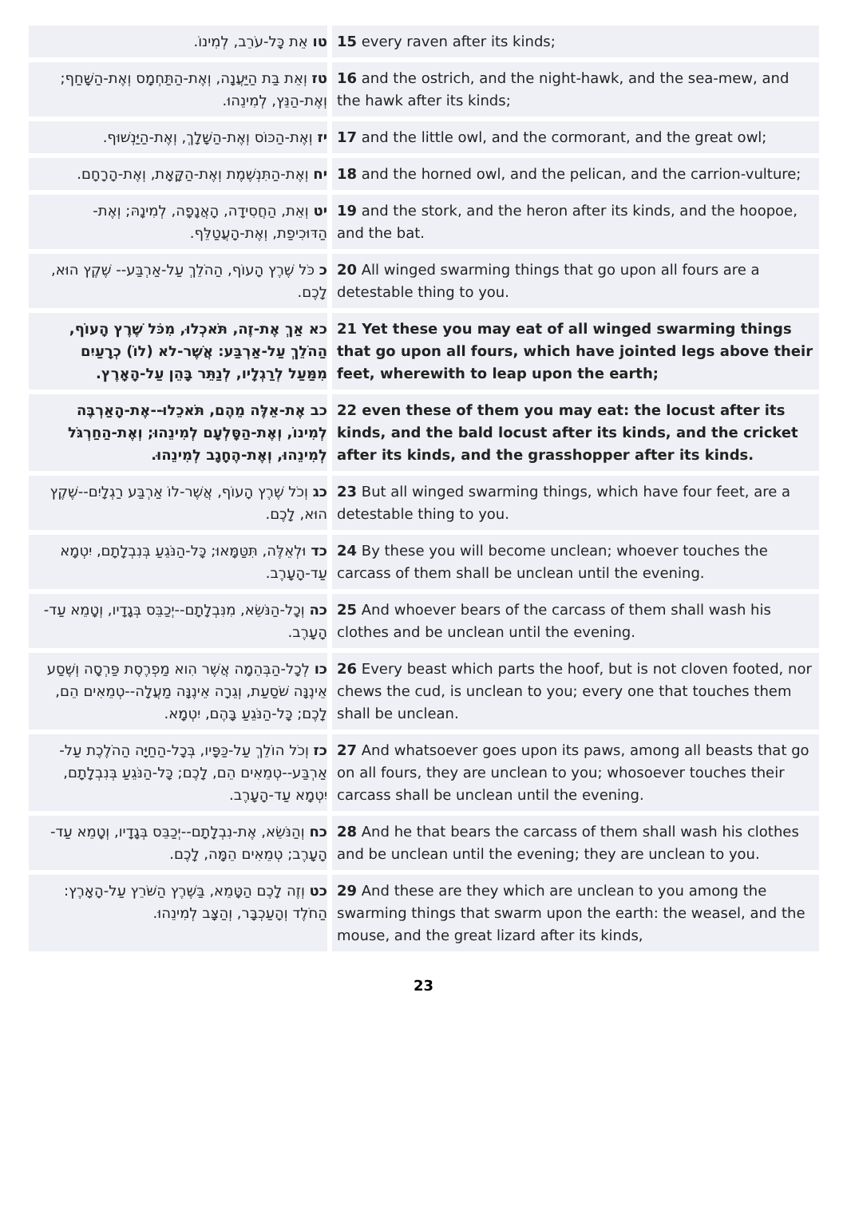| טו אֵת כָּל-עֹרֵב, לְמִינוֹ. | 15 every raven after its kinds; |
| טז וְאֵת בַּת הַיַּעֲנָה, וְאֶת-הַתַּחְמָס וְאֶת-הַשָּׁחַף; וְאֶת-הַנֵּץ, לְמִינֵהוּ. | 16 and the ostrich, and the night-hawk, and the sea-mew, and the hawk after its kinds; |
| יז וְאֶת-הַכּוֹס וְאֶת-הַשָּׁלָךְ, וְאֶת-הַיַּנְשׁוּף. | 17 and the little owl, and the cormorant, and the great owl; |
| יח וְאֶת-הַתִּנְשֶׁמֶת וְאֶת-הַקָּאָת, וְאֶת-הָרָחָם. | 18 and the horned owl, and the pelican, and the carrion-vulture; |
| יט וְאֵת, הַחֲסִידָה, הָאֲנָפָה, לְמִינָהּ; וְאֶת-הַדּוּכִיפַת, וְאֶת-הָעֲטַלֵּף. | 19 and the stork, and the heron after its kinds, and the hoopoe, and the bat. |
| כ כֹּל שֶׁרֶץ הָעוֹף, הַהֹלֵךְ עַל-אַרְבַּע-- שֶׁקֶץ הוּא, לָכֶם. | 20 All winged swarming things that go upon all fours are a detestable thing to you. |
| כא אַךְ אֶת-זֶה, תֹּאכְלוּ, מִכֹּל שֶׁרֶץ הָעוֹף, הַהֹלֵךְ עַל-אַרְבַּע: אֲשֶׁר-לא (לוֹ) כְרָעַיִם מִמַּעַל לְרַגְלָיו, לְנַתֵּר בָּהֵן עַל-הָאָרֶץ. | 21 Yet these you may eat of all winged swarming things that go upon all fours, which have jointed legs above their feet, wherewith to leap upon the earth; |
| כב אֶת-אֵלֶּה מֵהֶם, תֹּאכֵלוּ--אֶת-הָאַרְבֶּה לְמִינוֹ, וְאֶת-הַסָּלְעָם לְמִינֵהוּ; וְאֶת-הַחַרְגֹּל לְמִינֵהוּ, וְאֶת-הֶחָגָב לְמִינֵהוּ. | 22 even these of them you may eat: the locust after its kinds, and the bald locust after its kinds, and the cricket after its kinds, and the grasshopper after its kinds. |
| כג וְכֹל שֶׁרֶץ הָעוֹף, אֲשֶׁר-לוֹ אַרְבַּע רַגְלָיִם--שֶׁקֶץ הוּא, לָכֶם. | 23 But all winged swarming things, which have four feet, are a detestable thing to you. |
| כד וּלְאֵלֶּה, תִּטַּמָּאוּ; כָּל-הַנֹּגֵעַ בְּנִבְלָתָם, יִטְמָא עַד-הָעָרֶב. | 24 By these you will become unclean; whoever touches the carcass of them shall be unclean until the evening. |
| כה וְכָל-הַנֹּשֵׂא, מִנִּבְלָתָם--יְכַבֵּס בְּגָדָיו, וְטָמֵא עַד-הָעָרֶב. | 25 And whoever bears of the carcass of them shall wash his clothes and be unclean until the evening. |
| כו לְכָל-הַבְּהֵמָה אֲשֶׁר הִוא מַפְרֶסֶת פַּרְסָה וְשֶׁסַע אֵינֶנָּה שֹׁסַעַת, וְגֵרָה אֵינֶנָּה מַעֲלָה--טְמֵאִים הֵם, לָכֶם; כָּל-הַנֹּגֵעַ בָּהֶם, יִטְמָא. | 26 Every beast which parts the hoof, but is not cloven footed, nor chews the cud, is unclean to you; every one that touches them shall be unclean. |
| כז וְכֹל הוֹלֵךְ עַל-כַּפָּיו, בְּכָל-הַחַיָּה הַהֹלֶכֶת עַל-אַרְבַּע--טְמֵאִים הֵם, לָכֶם; כָּל-הַנֹּגֵעַ בְּנִבְלָתָם, יִטְמָא עַד-הָעָרֶב. | 27 And whatsoever goes upon its paws, among all beasts that go on all fours, they are unclean to you; whosoever touches their carcass shall be unclean until the evening. |
| כח וְהַנֹּשֵׂא, אֶת-נִבְלָתָם--יְכַבֵּס בְּגָדָיו, וְטָמֵא עַד-הָעָרֶב; טְמֵאִים הֵמָּה, לָכֶם. | 28 And he that bears the carcass of them shall wash his clothes and be unclean until the evening; they are unclean to you. |
| כט וְזֶה לָכֶם הַטָּמֵא, בַּשֶּׁרֶץ הַשֹּׁרֵץ עַל-הָאָרֶץ: הַחֹלֶד וְהָעַכְבָּר, וְהַצָּב לְמִינֵהוּ. | 29 And these are they which are unclean to you among the swarming things that swarm upon the earth: the weasel, and the mouse, and the great lizard after its kinds, |
23